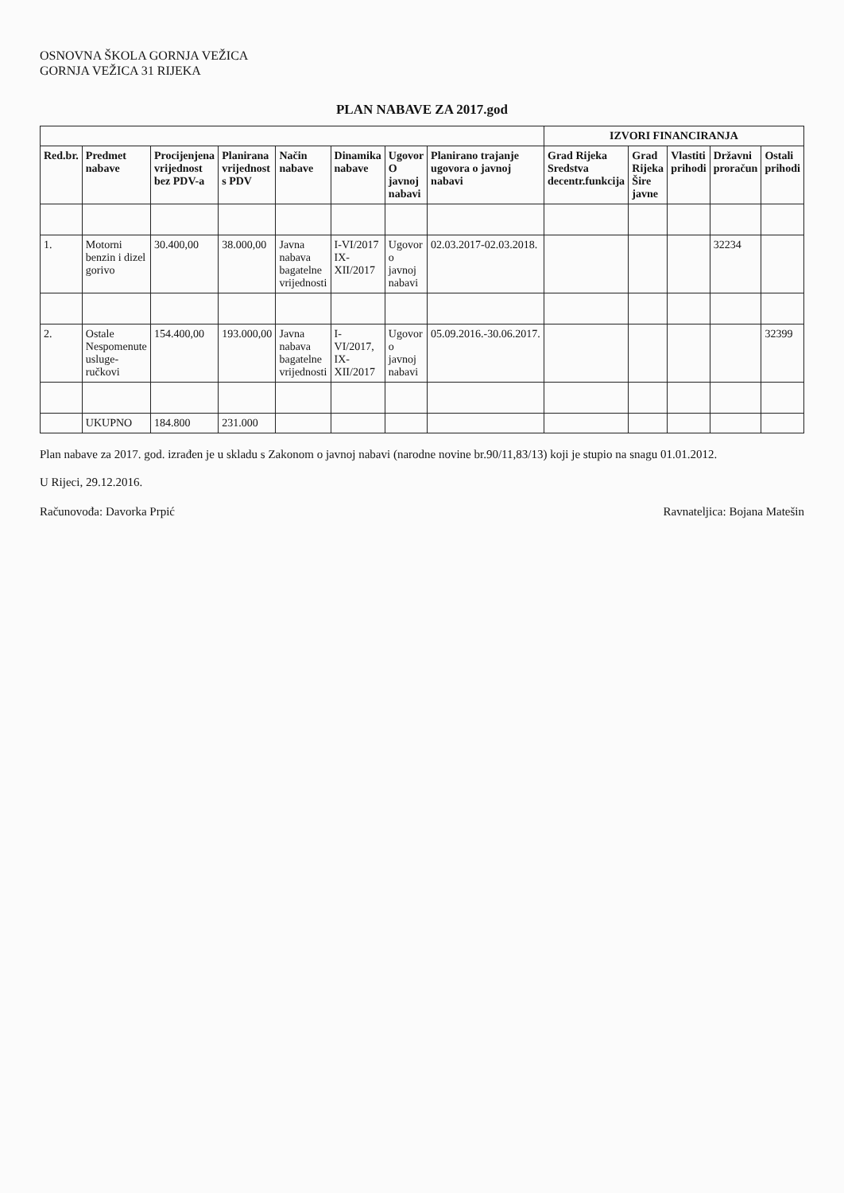OSNOVNA ŠKOLA GORNJA VEŽICA
GORNJA VEŽICA 31 RIJEKA
PLAN NABAVE ZA 2017.god
| | | | | | | | | IZVORI FINANCIRANJA | | | | |
| --- | --- | --- | --- | --- | --- | --- | --- | --- | --- | --- | --- | --- |
| Red.br. | Predmet nabave | Procijenjena vrijednost bez PDV-a | Planirana vrijednost s PDV | Način nabave | Dinamika nabave | Ugovor O javnoj nabavi | Planirano trajanje ugovora o javnoj nabavi | Grad Rijeka Sredstva decentr.funkcija | Grad Rijeka Šire javne | Vlastiti prihodi | Državni proračun | Ostali prihodi |
| 1. | Motorni benzin i dizel gorivo | 30.400,00 | 38.000,00 | Javna nabava bagatelne vrijednosti | I-VI/2017 IX-XII/2017 | Ugovor o javnoj nabavi | 02.03.2017-02.03.2018. | | | | 32234 | |
| 2. | Ostale Nespomenute usluge-ručkovi | 154.400,00 | 193.000,00 | Javna nabava bagatelne vrijednosti | I-VI/2017, IX-XII/2017 | Ugovor o javnoj nabavi | 05.09.2016.-30.06.2017. | | | | | 32399 |
| | UKUPNO | 184.800 | 231.000 | | | | | | | | | |
Plan nabave za 2017. god. izrađen je u skladu s Zakonom o javnoj nabavi (narodne novine br.90/11,83/13) koji je stupio na snagu 01.01.2012.
U Rijeci, 29.12.2016.
Računovođa: Davorka Prpić Ravnateljica: Bojana Matešin